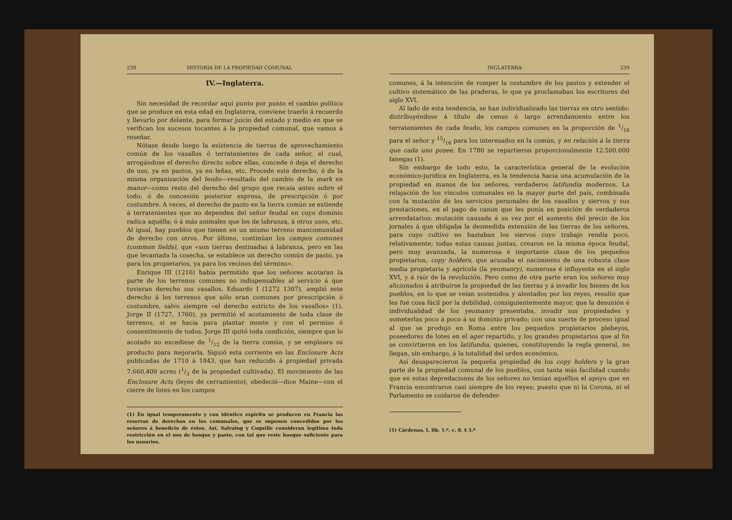238 HISTORIA DE LA PROPIEDAD COMUNAL
IV.—Inglaterra.
Sin necesidad de recordar aquí punto por punto el cambio político que se produce en esta edad en Inglaterra, conviene traerlo á recuerdo y llevarlo por delante, para formar juicio del estado y medio en que se verifican los sucesos tocantes á la propiedad comunal, que vamos á reseñar.
Nótase desde luego la existencia de tierras de aprovechamiento común de los vasallos ó terratenientes de cada señor, el cual, arrogándose el derecho directo sobre ellas, concede ó deja el derecho de uso, ya en pastos, ya en leñas, etc. Procede este derecho, ó de la misma organización del feudo—resultado del cambio de la mark en manor—como resto del derecho del grupo que recaía antes sobre el todo; ó de concesión posterior expresa, de prescripción ó por costumbre. A veces, el derecho de pasto en la tierra común se extiende á terratenientes que no dependen del señor feudal en cuyo dominio radica aquélla; ó á más animales que los de labranza, á otros usos, etc. Al igual, hay pueblos que tienen en un mismo terreno mancomunidad de derecho con otros. Por último, continúan los campos comunes (common fields), que «son tierras destinadas á labranza, pero en las que levantada la cosecha, se establece un derecho común de pasto, ya para los propietarios, ya para los vecinos del término».
Enrique III (1216) había permitido que los señores acotaran la parte de los terrenos comunes no indispensables al servicio á que tuvieran derecho sus vasallos. Eduardo I (1272 1307), amplió este derecho á los terrenos que sólo eran comunes por prescripción ó costumbre, salvo siempre «el derecho estricto de los vasallos» (1). Jorge II (1727, 1760), ya permitió el acotamiento de toda clase de terrenos, si se hacía para plantar monte y con el permiso ó consentimiento de todos. Jorge III quitó toda condición, siempre que lo acotado no excediese de 1/12 de la tierra común, y se empleara su producto para mejorarla. Siguió esta corriente en las Enclosure Acts publicadas de 1710 á 1843, que han reducido á propiedad privada 7.660.400 acres (1/3 de la propiedad cultivada). El movimiento de las Enclosure Acts (leyes de cerramiento), obedeció—dice Maine—con el cierre de lotes en los campos
(1) En igual temperamento y con idéntico espíritu se producen en Francia las reservas de derechos en los comunales, que se suponen concedidos por los señores á beneficio de éstos. Así, Salvaing y Coquille consideran legítima toda restricción en el uso de bosque y pasto, con tal que reste bosque suficiente para los usuarios.
INGLATERRA 239
comunes, á la intención de romper la costumbre de los pastos y extender el cultivo sistemático de las praderas, lo que ya proclamaban los escritores del siglo XVI.
Al lado de esta tendencia, se han individualizado las tierras en otro sentido: distribuyéndose á título de censo ó largo arrendamiento entre los terratenientes de cada feudo, los campos comunes en la proporción de 1/16 para el señor y 15/16 para los interesados en la común, y en relación á la tierra que cada uno posee. En 1780 se repartieron proporcionalmente 12.500.000 fanegas (1).
Sin embargo de todo esto, la característica general de la evolución económico-jurídica en Inglaterra, es la tendencia hacia una acumulación de la propiedad en manos de los señores, verdaderos latifundia modernos. La relajación de los vínculos comunales en la mayor parte del país, combinada con la mutación de los servicios personales de los vasallos y siervos y sus prestaciones, en el pago de canon que les ponía en posición de verdaderos arrendatarios: mutación causada á su vez por el aumento del precio de los jornales á que obligaba la desmedida extensión de las tierras de los señores, para cuyo cultivo no bastaban los siervos cuyo trabajo rendía poco, relativamente; todas estas causas juntas, crearon en la misma época feudal, pero muy avanzada, la numerosa é importante clase de los pequeños propietarios, copy holders, que acusaba el nacimiento de una robusta clase media propietaria y agrícola (la yeomanry), numerosa é influyente en el siglo XVI, y á raíz de la revolución. Pero como de otra parte eran los señores muy aficionados á atribuirse la propiedad de las tierras y á invadir los bienes de los pueblos, en lo que se veían sostenidos y alentados por los reyes, resultó que les fué cosa fácil por la debilidad, consiguientemente mayor, que la desunión é individualidad de los yeomanry presentaba, invadir sus propiedades y someterlas poco á poco á su dominio privado; con una suerte de proceso igual al que se produjo en Roma entre los pequeños propietarios plebeyos, poseedores de lotes en el ager repartido, y los grandes propietarios que al fin se convirtieron en los latifundia, quienes, constituyendo la regla general, no llegan, sin embargo, á la totalidad del orden económico.
Así desaparecieron la pequeña propiedad de los copy holders y la gran parte de la propiedad comunal de los pueblos, con tanta más facilidad cuando que en estas depredaciones de los señores no tenían aquéllos el apoyo que en Francia encontraron casi siempre de los reyes; puesto que ni la Corona, ni el Parlamento se cuidaron de defender-
(1) Cárdenas, I, lib. 1.º, c. 8, § 3.º